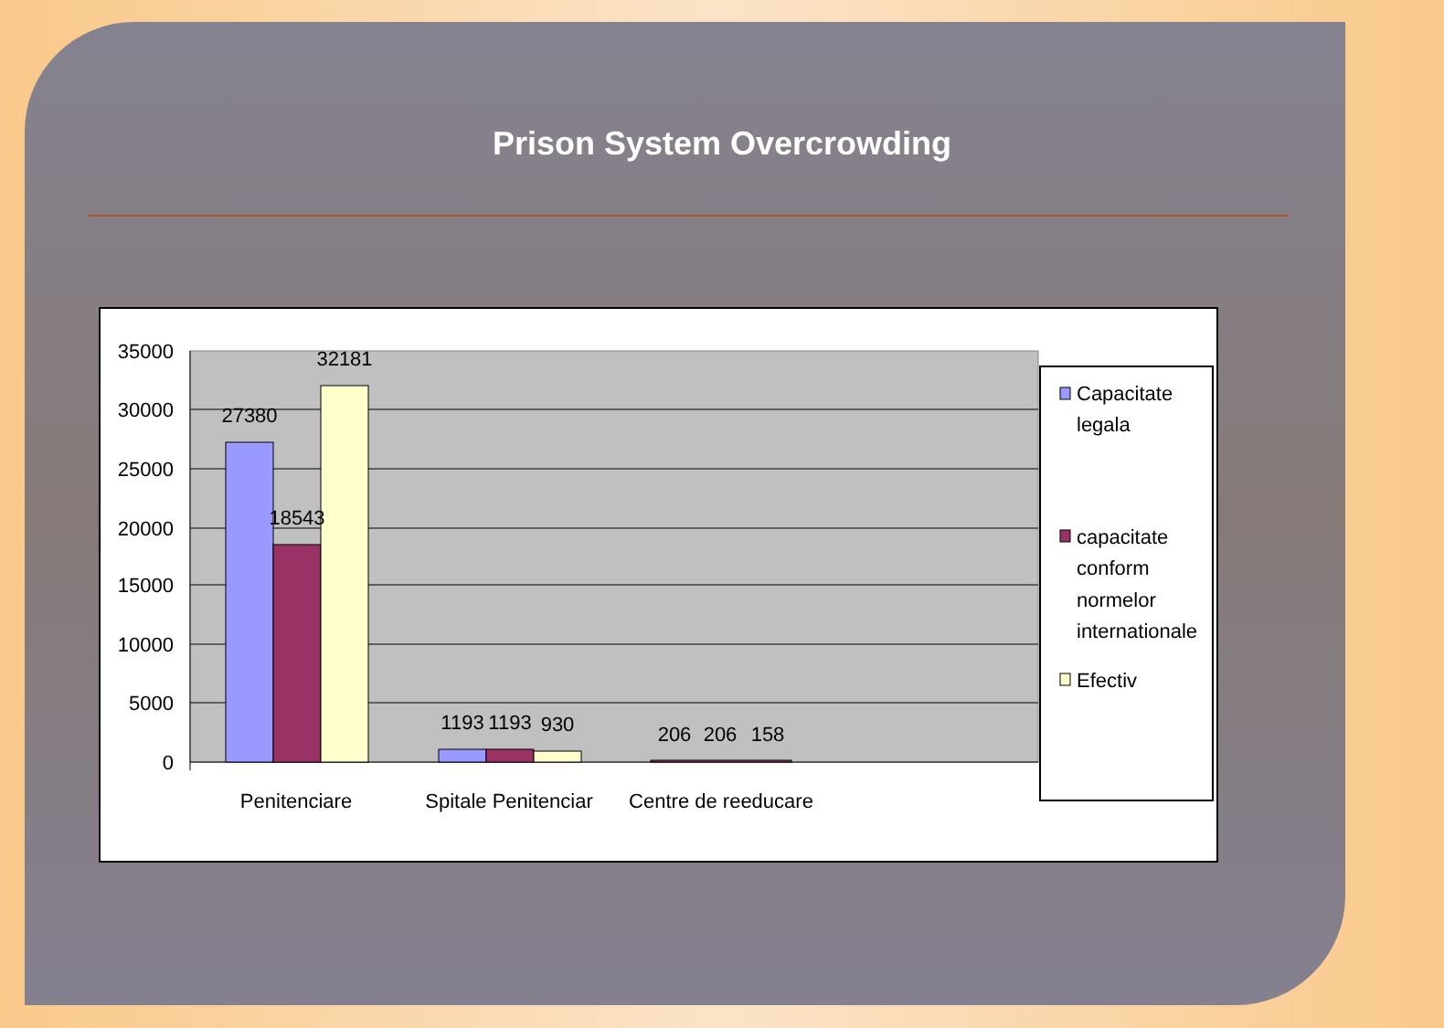Prison System Overcrowding
35000
30000
25000
20000
15000
10000
5000
0
27380
18543
32181
1193
1193
930
206
206
158
Penitenciare
Spitale Penitenciar
Centre de reeducare
Capacitate
legala
capacitate
conform
normelor
internationale
Efectiv